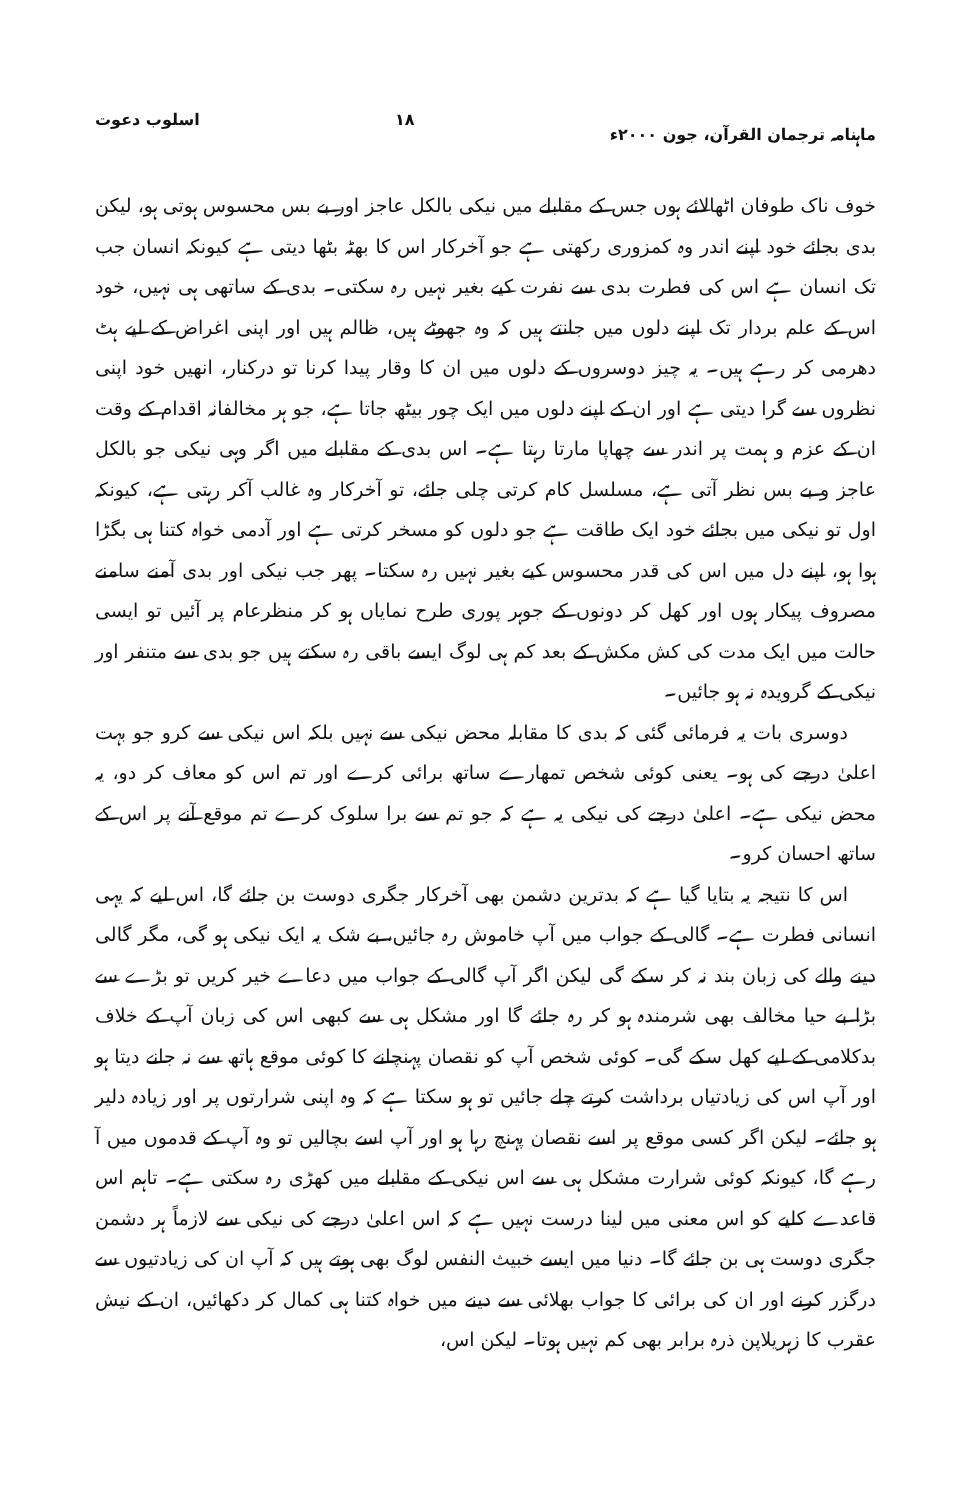ماہنامہ ترجمان القرآن، جون ۲۰۰۰ء ۱۸ اسلوب دعوت
خوف ناک طوفان اٹھالائے ہوں جس کے مقابلے میں نیکی بالکل عاجز اور بے بس محسوس ہوتی ہو، لیکن بدی بجائے خود اپنے اندر وہ کمزوری رکھتی ہے جو آخرکار اس کا بھٹہ بٹھا دیتی ہے کیونکہ انسان جب تک انسان ہے اس کی فطرت بدی سے نفرت کیے بغیر نہیں رہ سکتی۔ بدی کے ساتھی ہی نہیں، خود اس کے علم بردار تک اپنے دلوں میں جانتے ہیں کہ وہ جھوٹے ہیں، ظالم ہیں اور اپنی اغراض کے لیے ہٹ دھرمی کر رہے ہیں۔ یہ چیز دوسروں کے دلوں میں ان کا وقار پیدا کرنا تو درکنار، انھیں خود اپنی نظروں سے گرا دیتی ہے اور ان کے اپنے دلوں میں ایک چور بیٹھ جاتا ہے، جو ہر مخالفانہ اقدام کے وقت ان کے عزم و ہمت پر اندر سے چھاپا مارتا رہتا ہے۔ اس بدی کے مقابلے میں اگر وہی نیکی جو بالکل عاجز و بے بس نظر آتی ہے، مسلسل کام کرتی چلی جائے، تو آخرکار وہ غالب آکر رہتی ہے، کیونکہ اول تو نیکی میں بجائے خود ایک طاقت ہے جو دلوں کو مسخر کرتی ہے اور آدمی خواہ کتنا ہی بگڑا ہوا ہو، اپنے دل میں اس کی قدر محسوس کیے بغیر نہیں رہ سکتا۔ پھر جب نیکی اور بدی آمنے سامنے مصروف پیکار ہوں اور کھل کر دونوں کے جوہر پوری طرح نمایاں ہو کر منظرعام پر آئیں تو ایسی حالت میں ایک مدت کی کش مکش کے بعد کم ہی لوگ ایسے باقی رہ سکتے ہیں جو بدی سے متنفر اور نیکی کے گرویدہ نہ ہو جائیں۔
دوسری بات یہ فرمائی گئی کہ بدی کا مقابلہ محض نیکی سے نہیں بلکہ اس نیکی سے کرو جو بہت اعلیٰ درجے کی ہو۔ یعنی کوئی شخص تمھارے ساتھ برائی کرے اور تم اس کو معاف کر دو، یہ محض نیکی ہے۔ اعلیٰ درجے کی نیکی یہ ہے کہ جو تم سے برا سلوک کرے تم موقع آنے پر اس کے ساتھ احسان کرو۔
اس کا نتیجہ یہ بتایا گیا ہے کہ بدترین دشمن بھی آخرکار جگری دوست بن جائے گا، اس لیے کہ یہی انسانی فطرت ہے۔ گالی کے جواب میں آپ خاموش رہ جائیں، بے شک یہ ایک نیکی ہو گی، مگر گالی دینے والے کی زبان بند نہ کر سکے گی لیکن اگر آپ گالی کے جواب میں دعاے خیر کریں تو بڑے سے بڑا بے حیا مخالف بھی شرمندہ ہو کر رہ جائے گا اور مشکل ہی سے کبھی اس کی زبان آپ کے خلاف بدکلامی کے لیے کھل سکے گی۔ کوئی شخص آپ کو نقصان پہنچانے کا کوئی موقع ہاتھ سے نہ جانے دیتا ہو اور آپ اس کی زیادتیاں برداشت کرتے چلے جائیں تو ہو سکتا ہے کہ وہ اپنی شرارتوں پر اور زیادہ دلیر ہو جائے۔ لیکن اگر کسی موقع پر اسے نقصان پہنچ رہا ہو اور آپ اسے بچالیں تو وہ آپ کے قدموں میں آ رہے گا، کیونکہ کوئی شرارت مشکل ہی سے اس نیکی کے مقابلے میں کھڑی رہ سکتی ہے۔ تاہم اس قاعدے کلیے کو اس معنی میں لینا درست نہیں ہے کہ اس اعلیٰ درجے کی نیکی سے لازماً ہر دشمن جگری دوست ہی بن جائے گا۔ دنیا میں ایسے خبیث النفس لوگ بھی ہوتے ہیں کہ آپ ان کی زیادتیوں سے درگزر کرنے اور ان کی برائی کا جواب بھلائی سے دینے میں خواہ کتنا ہی کمال کر دکھائیں، ان کے نیش عقرب کا زہریلاپن ذرہ برابر بھی کم نہیں ہوتا۔ لیکن اس،